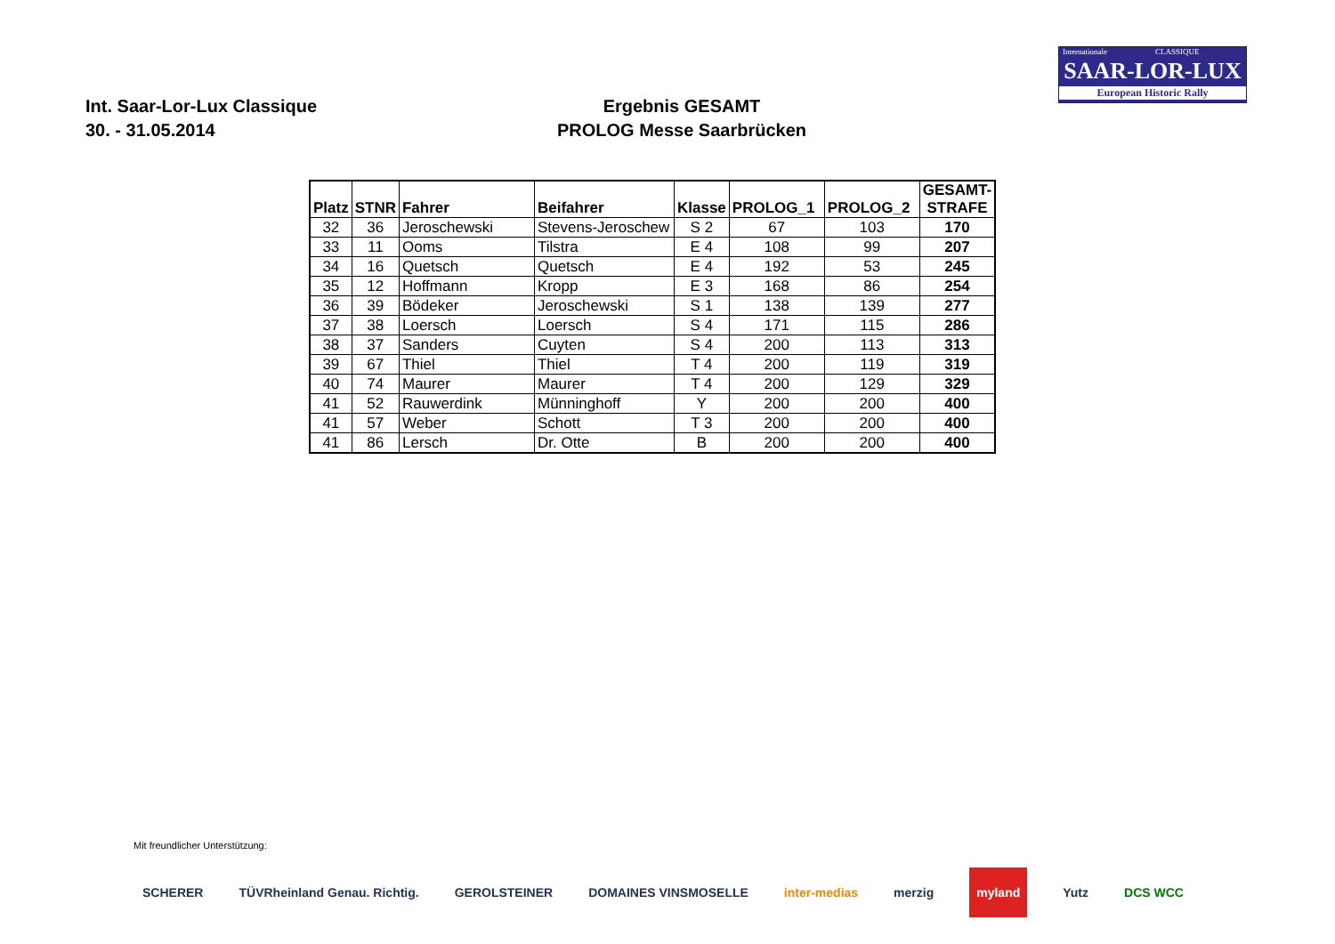Internationale CLASSIQUE
SAAR-LOR-LUX
European Historic Rally
Int. Saar-Lor-Lux Classique
30. - 31.05.2014
Ergebnis GESAMT
PROLOG Messe Saarbrücken
| Platz | STNR | Fahrer | Beifahrer | Klasse | PROLOG_1 | PROLOG_2 | GESAMT- STRAFE |
| --- | --- | --- | --- | --- | --- | --- | --- |
| 32 | 36 | Jeroschewski | Stevens-Jeroschew | S 2 | 67 | 103 | 170 |
| 33 | 11 | Ooms | Tilstra | E 4 | 108 | 99 | 207 |
| 34 | 16 | Quetsch | Quetsch | E 4 | 192 | 53 | 245 |
| 35 | 12 | Hoffmann | Kropp | E 3 | 168 | 86 | 254 |
| 36 | 39 | Bödeker | Jeroschewski | S 1 | 138 | 139 | 277 |
| 37 | 38 | Loersch | Loersch | S 4 | 171 | 115 | 286 |
| 38 | 37 | Sanders | Cuyten | S 4 | 200 | 113 | 313 |
| 39 | 67 | Thiel | Thiel | T 4 | 200 | 119 | 319 |
| 40 | 74 | Maurer | Maurer | T 4 | 200 | 129 | 329 |
| 41 | 52 | Rauwerdink | Münninghoff | Y | 200 | 200 | 400 |
| 41 | 57 | Weber | Schott | T 3 | 200 | 200 | 400 |
| 41 | 86 | Lersch | Dr. Otte | B | 200 | 200 | 400 |
Mit freundlicher Unterstützung:
SCHERER TÜVRheinland Genau. Richtig. GEROLSTEINER DOMAINES VINSMOSELLE inter-medias merzig myland Yutz DCS WCC